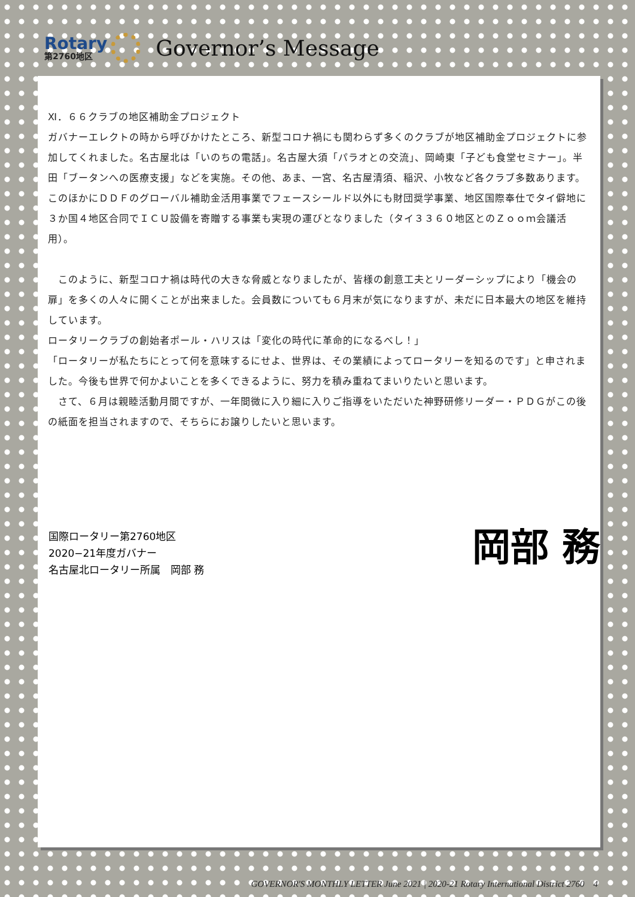Rotary
第2760地区
Governor’s Message
Ⅺ．６６クラブの地区補助金プロジェクト
ガバナーエレクトの時から呼びかけたところ、新型コロナ禍にも関わらず多くのクラブが地区補助金プロジェクトに参加してくれました。名古屋北は「いのちの電話」。名古屋大須「パラオとの交流」、岡崎東「子ども食堂セミナー」。半田「ブータンへの医療支援」などを実施。その他、あま、一宮、名古屋清須、稲沢、小牧など各クラブ多数あります。このほかにＤＤＦのグローバル補助金活用事業でフェースシールド以外にも財団奨学事業、地区国際奉仕でタイ僻地に３か国４地区合同でＩＣＵ設備を寄贈する事業も実現の運びとなりました（タイ３３６０地区とのＺｏｏｍ会議活用）。
　このように、新型コロナ禍は時代の大きな脅威となりましたが、皆様の創意工夫とリーダーシップにより「機会の扉」を多くの人々に開くことが出来ました。会員数についても６月末が気になりますが、未だに日本最大の地区を維持しています。
ロータリークラブの創始者ポール・ハリスは「変化の時代に革命的になるべし！」
「ロータリーが私たちにとって何を意味するにせよ、世界は、その業績によってロータリーを知るのです」と申されました。今後も世界で何かよいことを多くできるように、努力を積み重ねてまいりたいと思います。
　さて、６月は親睦活動月間ですが、一年間微に入り細に入りご指導をいただいた神野研修リーダー・ＰＤＧがこの後の紙面を担当されますので、そちらにお譲りしたいと思います。
国際ロータリー第2760地区
2020−21年度ガバナー
名古屋北ロータリー所属　岡部 務
岡部 務
GOVERNOR'S MONTHLY LETTER June 2021 | 2020-21 Rotary International District 2760 4